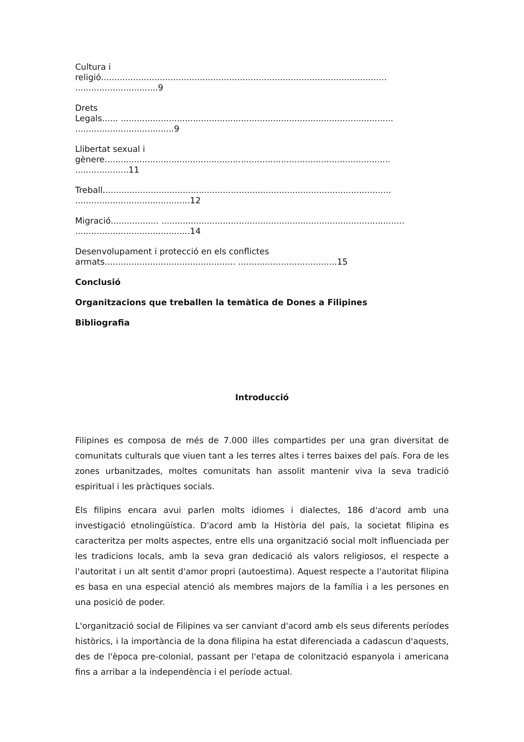Cultura i
religió...........................................................................................................
...............................9
Drets
Legals...... ......................................................................................................
.....................................9
Llibertat sexual i
gènere...........................................................................................................
....................11
Treball............................................................................................................
...........................................12
Migració.................. ...........................................................................................
...........................................14
Desenvolupament i protecció en els conflictes
armats................................................. .....................................15
Conclusió
Organitzacions que treballen la temàtica de Dones a Filipines
Bibliografia
Introducció
Filipines es composa de més de 7.000 illes compartides per una gran diversitat de comunitats culturals que viuen tant a les terres altes i terres baixes del país. Fora de les zones urbanitzades, moltes comunitats han assolit mantenir viva la seva tradició espiritual i les pràctiques socials.
Els filipins encara avui parlen molts idiomes i dialectes, 186 d'acord amb una investigació etnolingüística. D'acord amb la Història del país, la societat filipina es caracteritza per molts aspectes, entre ells una organització social molt influenciada per les tradicions locals, amb la seva gran dedicació als valors religiosos, el respecte a l'autoritat i un alt sentit d'amor propri (autoestima). Aquest respecte a l'autoritat filipina es basa en una especial atenció als membres majors de la família i a les persones en una posició de poder.
L'organització social de Filipines va ser canviant d'acord amb els seus diferents períodes històrics, i la importància de la dona filipina ha estat diferenciada a cadascun d'aquests, des de l'època pre-colonial, passant per l'etapa de colonització espanyola i americana fins a arribar a la independència i el període actual.